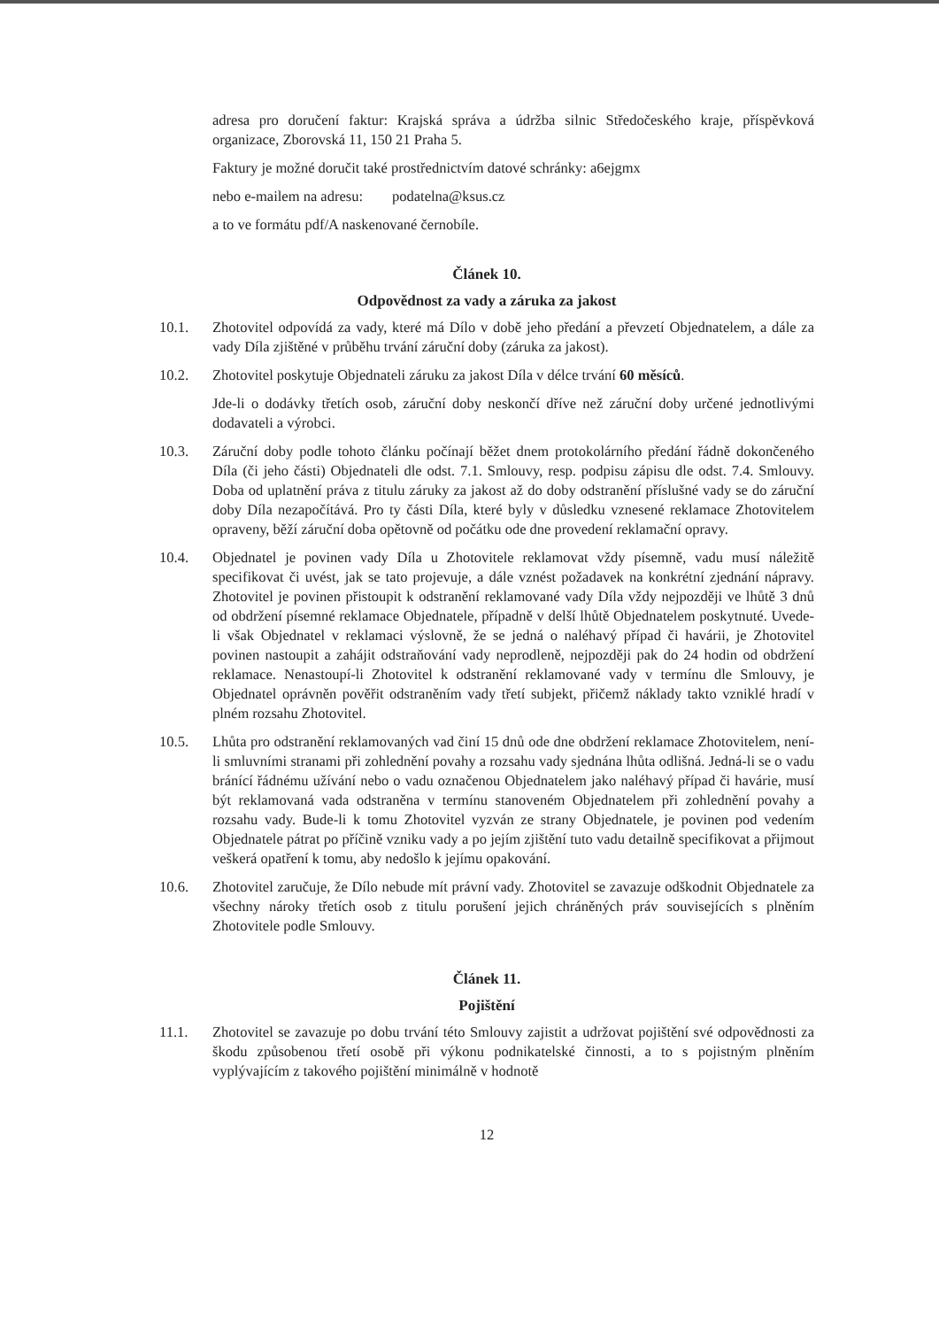adresa pro doručení faktur: Krajská správa a údržba silnic Středočeského kraje, příspěvková organizace, Zborovská 11, 150 21 Praha 5.
Faktury je možné doručit také prostřednictvím datové schránky: a6ejgmx
nebo e-mailem na adresu: podatelna@ksus.cz
a to ve formátu pdf/A naskenované černobíle.
Článek 10.
Odpovědnost za vady a záruka za jakost
10.1. Zhotovitel odpovídá za vady, které má Dílo v době jeho předání a převzetí Objednatelem, a dále za vady Díla zjištěné v průběhu trvání záruční doby (záruka za jakost).
10.2. Zhotovitel poskytuje Objednateli záruku za jakost Díla v délce trvání 60 měsíců.
Jde-li o dodávky třetích osob, záruční doby neskončí dříve než záruční doby určené jednotlivými dodavateli a výrobci.
10.3. Záruční doby podle tohoto článku počínají běžet dnem protokolárního předání řádně dokončeného Díla (či jeho části) Objednateli dle odst. 7.1. Smlouvy, resp. podpisu zápisu dle odst. 7.4. Smlouvy. Doba od uplatnění práva z titulu záruky za jakost až do doby odstranění příslušné vady se do záruční doby Díla nezapočítává. Pro ty části Díla, které byly v důsledku vznesené reklamace Zhotovitelem opraveny, běží záruční doba opětovně od počátku ode dne provedení reklamační opravy.
10.4. Objednatel je povinen vady Díla u Zhotovitele reklamovat vždy písemně, vadu musí náležitě specifikovat či uvést, jak se tato projevuje, a dále vznést požadavek na konkrétní zjednání nápravy. Zhotovitel je povinen přistoupit k odstranění reklamované vady Díla vždy nejpozději ve lhůtě 3 dnů od obdržení písemné reklamace Objednatele, případně v delší lhůtě Objednatelem poskytnuté. Uvede-li však Objednatel v reklamaci výslovně, že se jedná o naléhavý případ či havárii, je Zhotovitel povinen nastoupit a zahájit odstraňování vady neprodleně, nejpozději pak do 24 hodin od obdržení reklamace. Nenastoupí-li Zhotovitel k odstranění reklamované vady v termínu dle Smlouvy, je Objednatel oprávněn pověřit odstraněním vady třetí subjekt, přičemž náklady takto vzniklé hradí v plném rozsahu Zhotovitel.
10.5. Lhůta pro odstranění reklamovaných vad činí 15 dnů ode dne obdržení reklamace Zhotovitelem, není-li smluvními stranami při zohlednění povahy a rozsahu vady sjednána lhůta odlišná. Jedná-li se o vadu bránící řádnému užívání nebo o vadu označenou Objednatelem jako naléhavý případ či havárie, musí být reklamovaná vada odstraněna v termínu stanoveném Objednatelem při zohlednění povahy a rozsahu vady. Bude-li k tomu Zhotovitel vyzván ze strany Objednatele, je povinen pod vedením Objednatele pátrat po příčině vzniku vady a po jejím zjištění tuto vadu detailně specifikovat a přijmout veškerá opatření k tomu, aby nedošlo k jejímu opakování.
10.6. Zhotovitel zaručuje, že Dílo nebude mít právní vady. Zhotovitel se zavazuje odškodnit Objednatele za všechny nároky třetích osob z titulu porušení jejich chráněných práv souvisejících s plněním Zhotovitele podle Smlouvy.
Článek 11.
Pojištění
11.1. Zhotovitel se zavazuje po dobu trvání této Smlouvy zajistit a udržovat pojištění své odpovědnosti za škodu způsobenou třetí osobě při výkonu podnikatelské činnosti, a to s pojistným plněním vyplývajícím z takového pojištění minimálně v hodnotě
12